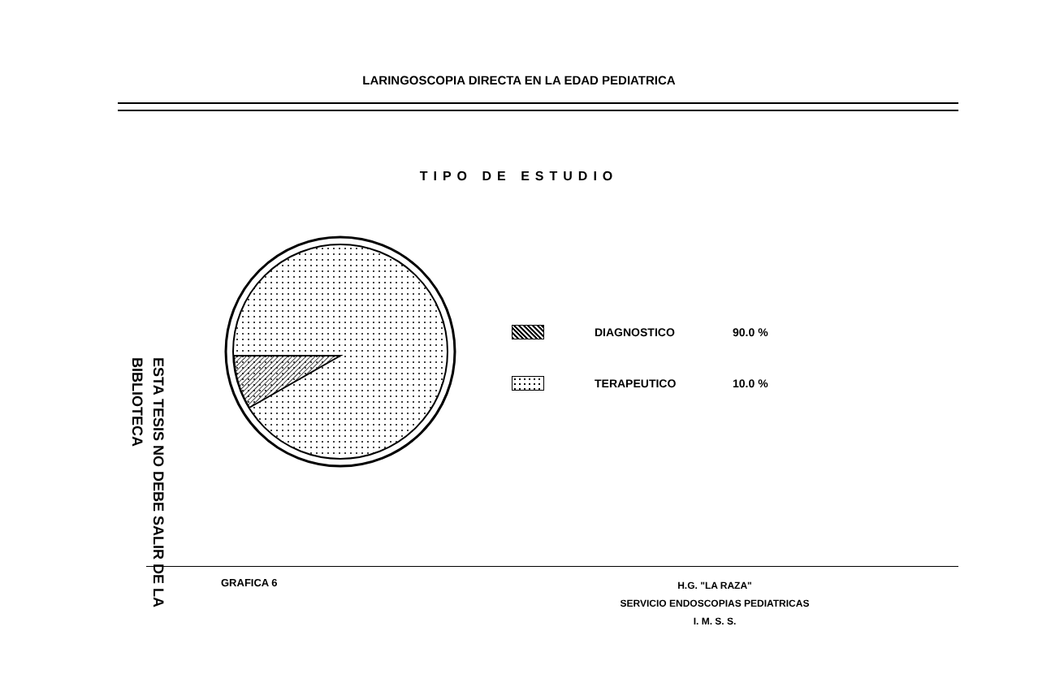LARINGOSCOPIA DIRECTA EN LA EDAD PEDIATRICA
TIPO DE ESTUDIO
DIAGNOSTICO 90.0 %
TERAPEUTICO 10.0 %
ESTA TESIS NO DEBE SALIR DE LA BIBLIOTECA
GRAFICA 6
H.G. "LA RAZA"
SERVICIO ENDOSCOPIAS PEDIATRICAS
I. M. S. S.